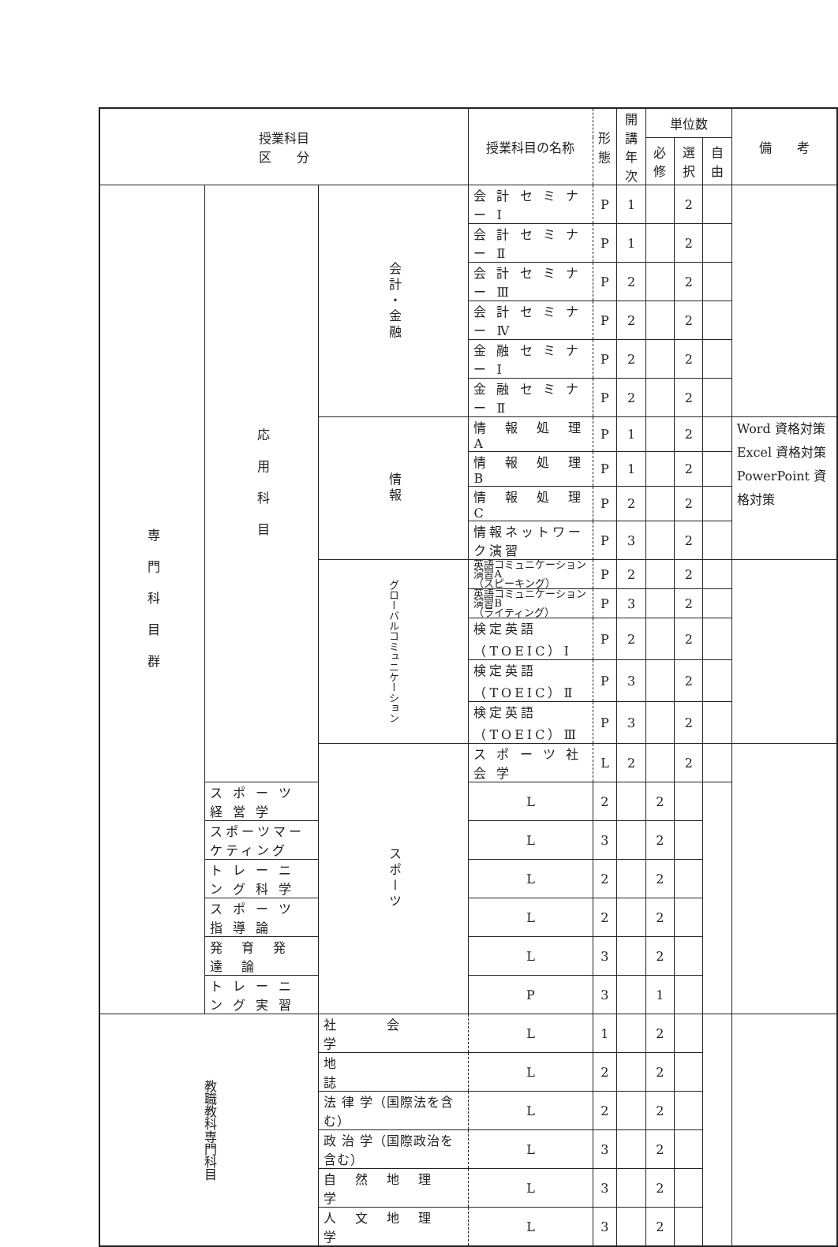| 授業科目 区 分 | | | 授業科目の名称 | 形 態 | 開講 年次 | 単位数 | | | 備 考 |
| --- | --- | --- | --- | --- | --- | --- | --- | --- | --- |
| | | | | | | 必修 | 選択 | 自由 | |
| 専 門 科 目 群 | 応 用 科 目 | 会計・金融 | 会 計 セ ミ ナ ー Ⅰ | P | 1 | | 2 | | |
| | | | 会 計 セ ミ ナ ー Ⅱ | P | 1 | | 2 | | |
| | | | 会 計 セ ミ ナ ー Ⅲ | P | 2 | | 2 | | |
| | | | 会 計 セ ミ ナ ー Ⅳ | P | 2 | | 2 | | |
| | | | 金 融 セ ミ ナ ー Ⅰ | P | 2 | | 2 | | |
| | | | 金 融 セ ミ ナ ー Ⅱ | P | 2 | | 2 | | |
| | | 情報 | 情 報 処 理 A | P | 1 | | 2 | | Word 資格対策 Excel 資格対策 PowerPoint 資格対策 |
| | | | 情 報 処 理 B | P | 1 | | 2 | | |
| | | | 情 報 処 理 C | P | 2 | | 2 | | |
| | | | 情報ネットワーク演習 | P | 3 | | 2 | | |
| | | グローバルコミュニケーション | 英語コミュニケーション演習A （スピーキング） | P | 2 | | 2 | | |
| | | | 英語コミュニケーション演習B （ライティング） | P | 3 | | 2 | | |
| | | | 検定英語（TOEIC）Ⅰ | P | 2 | | 2 | | |
| | | | 検定英語（TOEIC）Ⅱ | P | 3 | | 2 | | |
| | | | 検定英語（TOEIC）Ⅲ | P | 3 | | 2 | | |
| | | スポーツ | ス ポ ー ツ 社 会 学 | L | 2 | | 2 | | |
| | ス ポ ー ツ 経 営 学 | | L | 2 | | 2 | | | |
| | スポーツマーケティング | | L | 3 | | 2 | | | |
| | ト レ ー ニ ン グ 科 学 | | L | 2 | | 2 | | | |
| | ス ポ ー ツ 指 導 論 | | L | 2 | | 2 | | | |
| | 発 育 発 達 論 | | L | 3 | | 2 | | | |
| | ト レ ー ニ ン グ 実 習 | | P | 3 | | 1 | | | |
| 教職教科専門科目 | | 社 会 学 | L | 1 | | 2 | | | |
| | | | 地 誌 | L | 2 | | 2 | | |
| | | | 法 律 学（国際法を含む） | L | 2 | | 2 | | |
| | | | 政 治 学（国際政治を含む） | L | 3 | | 2 | | |
| | | | 自 然 地 理 学 | L | 3 | | 2 | | |
| | | | 人 文 地 理 学 | L | 3 | | 2 | | |